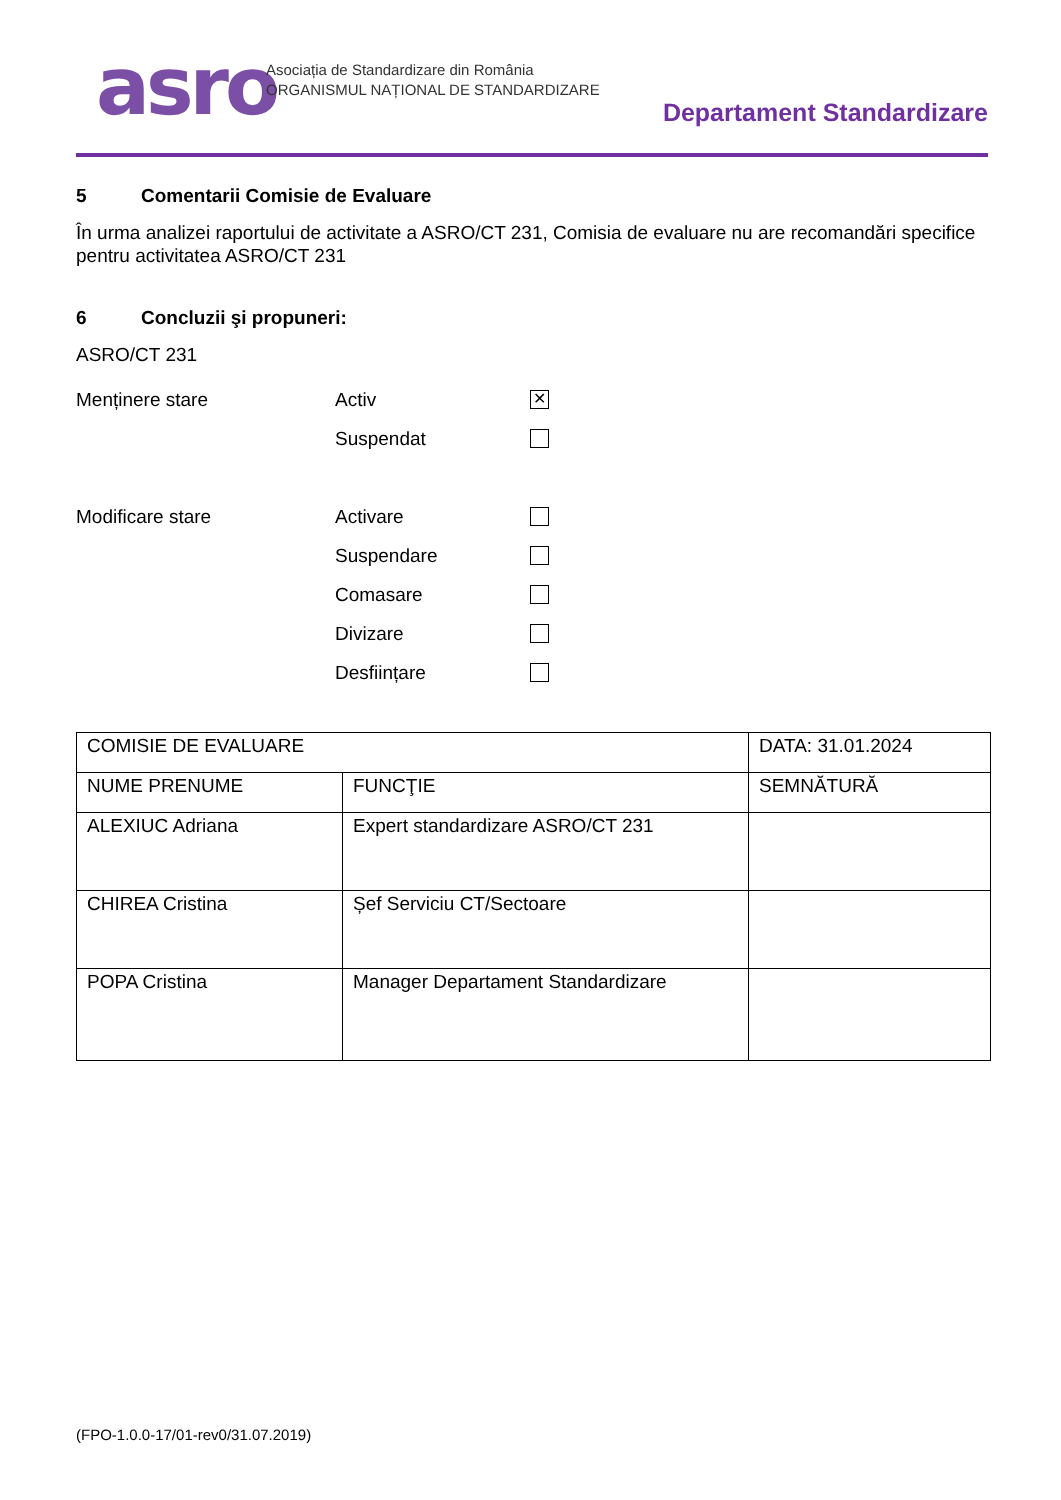asro
Asociația de Standardizare din România
ORGANISMUL NAȚIONAL DE STANDARDIZARE
Departament Standardizare
5 Comentarii Comisie de Evaluare
În urma analizei raportului de activitate a ASRO/CT 231, Comisia de evaluare nu are recomandări specifice pentru activitatea ASRO/CT 231
6 Concluzii şi propuneri:
ASRO/CT 231
Menținere stare Activ
✕
Suspendat
Modificare stare Activare
Suspendare
Comasare
Divizare
Desființare
| COMISIE DE EVALUARE | | DATA: 31.01.2024 |
| NUME PRENUME | FUNCŢIE | SEMNĂTURĂ |
| ALEXIUC Adriana | Expert standardizare ASRO/CT 231 | |
| CHIREA Cristina | Șef Serviciu CT/Sectoare | |
| POPA Cristina | Manager Departament Standardizare | |
(FPO-1.0.0-17/01-rev0/31.07.2019)